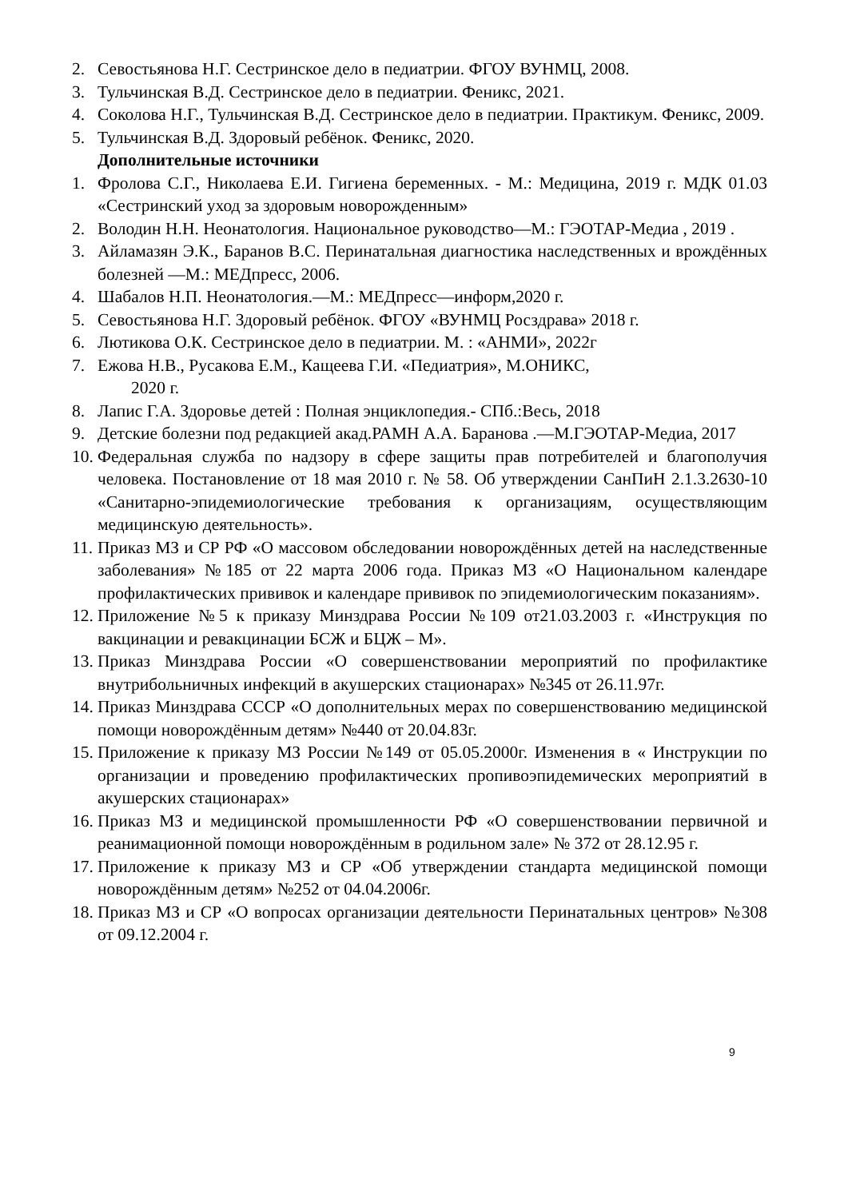2. Севостьянова Н.Г. Сестринское дело в педиатрии. ФГОУ ВУНМЦ, 2008.
3. Тульчинская В.Д. Сестринское дело в педиатрии. Феникс, 2021.
4. Соколова Н.Г., Тульчинская В.Д. Сестринское дело в педиатрии. Практикум. Феникс, 2009.
5. Тульчинская В.Д. Здоровый ребёнок. Феникс, 2020.
Дополнительные источники
1. Фролова С.Г., Николаева Е.И. Гигиена беременных. - М.: Медицина, 2019 г. МДК 01.03 «Сестринский уход за здоровым новорожденным»
2. Володин Н.Н. Неонатология. Национальное руководство—М.: ГЭОТАР-Медиа , 2019 .
3. Айламазян Э.К., Баранов В.С. Перинатальная диагностика наследственных и врождённых болезней —М.: МЕДпресс, 2006.
4. Шабалов Н.П. Неонатология.—М.: МЕДпресс—информ,2020 г.
5. Севостьянова Н.Г. Здоровый ребёнок. ФГОУ «ВУНМЦ Росздрава» 2018 г.
6. Лютикова О.К. Сестринское дело в педиатрии. М. : «АНМИ», 2022г
7. Ежова Н.В., Русакова Е.М., Кащеева Г.И. «Педиатрия», М.ОНИКС,
2020 г.
8. Лапис Г.А. Здоровье детей : Полная энциклопедия.- СПб.:Весь, 2018
9. Детские болезни под редакцией акад.РАМН А.А. Баранова .—М.ГЭОТАР-Медиа, 2017
10.
Федеральная служба по надзору в сфере защиты прав потребителей и благополучия человека. Постановление от 18 мая 2010 г. № 58. Об утверждении СанПиН 2.1.3.2630-10 «Санитарно-эпидемиологические требования к организациям, осуществляющим медицинскую деятельность».
11.
Приказ МЗ и СР РФ «О массовом обследовании новорождённых детей на наследственные заболевания» №185 от 22 марта 2006 года. Приказ МЗ «О Национальном календаре профилактических прививок и календаре прививок по эпидемиологическим показаниям».
12.
Приложение №5 к приказу Минздрава России №109 от21.03.2003 г. «Инструкция по вакцинации и ревакцинации БСЖ и БЦЖ – М».
13.
Приказ Минздрава России «О совершенствовании мероприятий по профилактике внутрибольничных инфекций в акушерских стационарах» №345 от 26.11.97г.
14.
Приказ Минздрава СССР «О дополнительных мерах по совершенствованию медицинской помощи новорождённым детям» №440 от 20.04.83г.
15.
Приложение к приказу МЗ России №149 от 05.05.2000г. Изменения в « Инструкции по организации и проведению профилактических пропивоэпидемических мероприятий в акушерских стационарах»
16.
Приказ МЗ и медицинской промышленности РФ «О совершенствовании первичной и реанимационной помощи новорождённым в родильном зале» № 372 от 28.12.95 г.
17.
Приложение к приказу МЗ и СР «Об утверждении стандарта медицинской помощи новорождённым детям» №252 от 04.04.2006г.
18.
Приказ МЗ и СР «О вопросах организации деятельности Перинатальных центров» №308 от 09.12.2004 г.
9